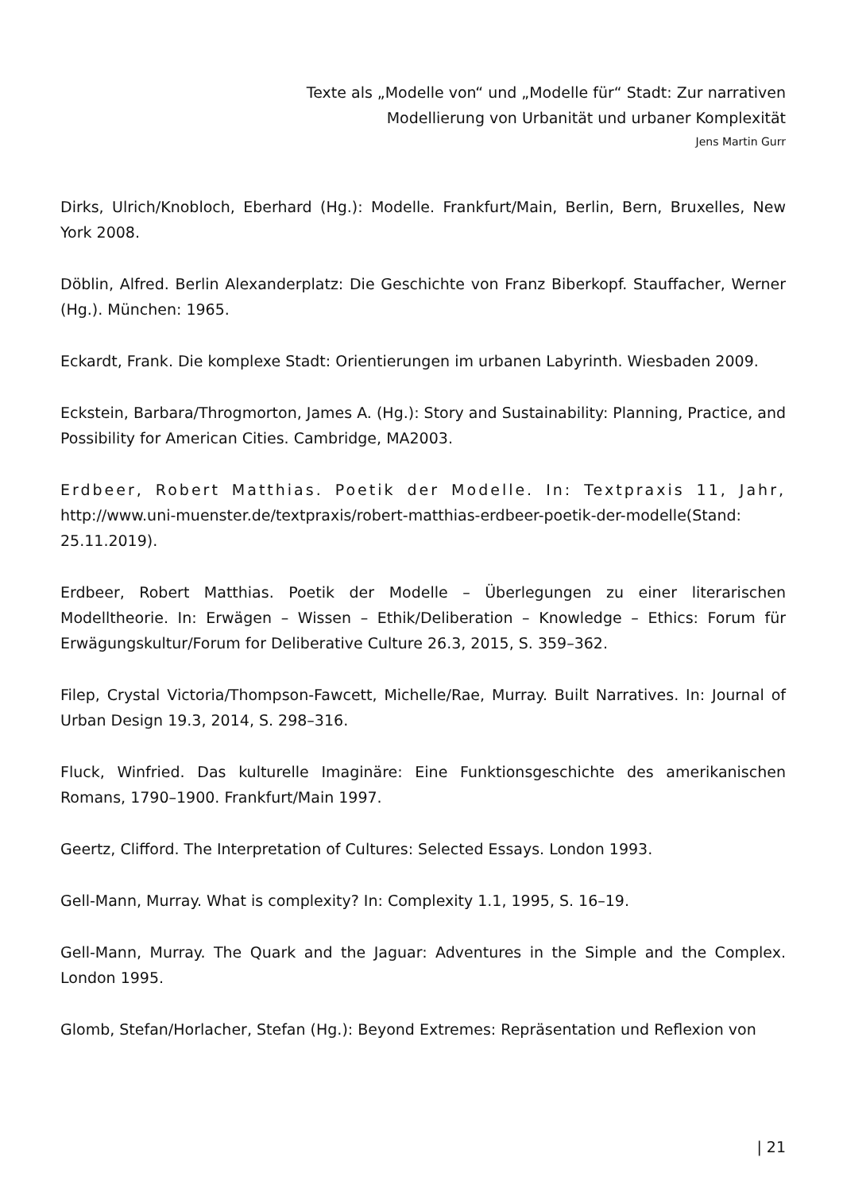Texte als „Modelle von“ und „Modelle für“ Stadt: Zur narrativen
Modellierung von Urbanität und urbaner Komplexität
Jens Martin Gurr
Dirks, Ulrich/Knobloch, Eberhard (Hg.): Modelle. Frankfurt/Main, Berlin, Bern, Bruxelles, New York 2008.
Döblin, Alfred. Berlin Alexanderplatz: Die Geschichte von Franz Biberkopf. Stauffacher, Werner (Hg.). München: 1965.
Eckardt, Frank. Die komplexe Stadt: Orientierungen im urbanen Labyrinth. Wiesbaden 2009.
Eckstein, Barbara/Throgmorton, James A. (Hg.): Story and Sustainability: Planning, Practice, and Possibility for American Cities. Cambridge, MA2003.
Erdbeer, Robert Matthias. Poetik der Modelle. In: Textpraxis 11, Jahr, http://www.uni-muenster.de/textpraxis/robert-matthias-erdbeer-poetik-der-modelle(Stand: 25.11.2019).
Erdbeer, Robert Matthias. Poetik der Modelle – Überlegungen zu einer literarischen Modelltheorie. In: Erwägen – Wissen – Ethik/Deliberation – Knowledge – Ethics: Forum für Erwägungskultur/Forum for Deliberative Culture 26.3, 2015, S. 359–362.
Filep, Crystal Victoria/Thompson-Fawcett, Michelle/Rae, Murray. Built Narratives. In: Journal of Urban Design 19.3, 2014, S. 298–316.
Fluck, Winfried. Das kulturelle Imaginäre: Eine Funktionsgeschichte des amerikanischen Romans, 1790–1900. Frankfurt/Main 1997.
Geertz, Clifford. The Interpretation of Cultures: Selected Essays. London 1993.
Gell-Mann, Murray. What is complexity? In: Complexity 1.1, 1995, S. 16–19.
Gell-Mann, Murray. The Quark and the Jaguar: Adventures in the Simple and the Complex. London 1995.
Glomb, Stefan/Horlacher, Stefan (Hg.): Beyond Extremes: Repräsentation und Reflexion von
| 21